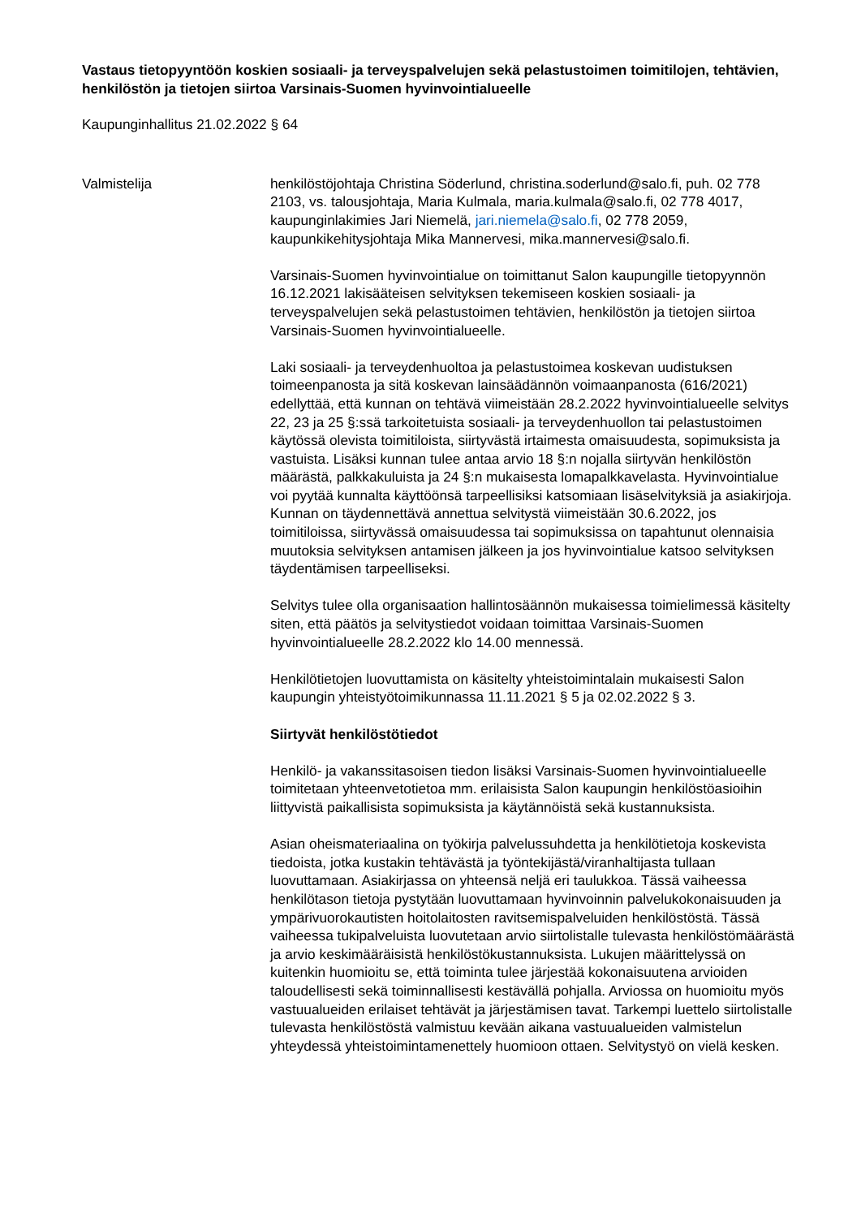Vastaus tietopyyntöön koskien sosiaali- ja terveyspalvelujen sekä pelastustoimen toimitilojen, tehtävien, henkilöstön ja tietojen siirtoa Varsinais-Suomen hyvinvointialueelle
Kaupunginhallitus 21.02.2022 § 64
Valmistelija henkilöstöjohtaja Christina Söderlund, christina.soderlund@salo.fi, puh. 02 778 2103, vs. talousjohtaja, Maria Kulmala, maria.kulmala@salo.fi, 02 778 4017, kaupunginlakimies Jari Niemelä, jari.niemela@salo.fi, 02 778 2059, kaupunkikehitysjohtaja Mika Mannervesi, mika.mannervesi@salo.fi.
Varsinais-Suomen hyvinvointialue on toimittanut Salon kaupungille tietopyynnön 16.12.2021 lakisääteisen selvityksen tekemiseen koskien sosiaali- ja terveyspalvelujen sekä pelastustoimen tehtävien, henkilöstön ja tietojen siirtoa Varsinais-Suomen hyvinvointialueelle.
Laki sosiaali- ja terveydenhuoltoa ja pelastustoimea koskevan uudistuksen toimeenpanosta ja sitä koskevan lainsäädännön voimaanpanosta (616/2021) edellyttää, että kunnan on tehtävä viimeistään 28.2.2022 hyvinvointialueelle selvitys 22, 23 ja 25 §:ssä tarkoitetuista sosiaali- ja terveydenhuollon tai pelastustoimen käytössä olevista toimitiloista, siirtyvästä irtaimesta omaisuudesta, sopimuksista ja vastuista. Lisäksi kunnan tulee antaa arvio 18 §:n nojalla siirtyvän henkilöstön määrästä, palkkakuluista ja 24 §:n mukaisesta lomapalkkavelasta. Hyvinvointialue voi pyytää kunnalta käyttöönsä tarpeellisiksi katsomiaan lisäselvityksiä ja asiakirjoja. Kunnan on täydennettävä annettua selvitystä viimeistään 30.6.2022, jos toimitiloissa, siirtyvässä omaisuudessa tai sopimuksissa on tapahtunut olennaisia muutoksia selvityksen antamisen jälkeen ja jos hyvinvointialue katsoo selvityksen täydentämisen tarpeelliseksi.
Selvitys tulee olla organisaation hallintosäännön mukaisessa toimielimessä käsitelty siten, että päätös ja selvitystiedot voidaan toimittaa Varsinais-Suomen hyvinvointialueelle 28.2.2022 klo 14.00 mennessä.
Henkilötietojen luovuttamista on käsitelty yhteistoimintalain mukaisesti Salon kaupungin yhteistyötoimikunnassa 11.11.2021 § 5 ja 02.02.2022 § 3.
Siirtyvät henkilöstötiedot
Henkilö- ja vakanssitasoisen tiedon lisäksi Varsinais-Suomen hyvinvointialueelle toimitetaan yhteenvetotietoa mm. erilaisista Salon kaupungin henkilöstöasioihin liittyvistä paikallisista sopimuksista ja käytännöistä sekä kustannuksista.
Asian oheismateriaalina on työkirja palvelussuhdetta ja henkilötietoja koskevista tiedoista, jotka kustakin tehtävästä ja työntekijästä/viranhaltijasta tullaan luovuttamaan. Asiakirjassa on yhteensä neljä eri taulukkoa. Tässä vaiheessa henkilötason tietoja pystytään luovuttamaan hyvinvoinnin palvelukokonaisuuden ja ympärivuorokautisten hoitolaitosten ravitsemispalveluiden henkilöstöstä. Tässä vaiheessa tukipalveluista luovutetaan arvio siirtolistalle tulevasta henkilöstömäärästä ja arvio keskimääräisistä henkilöstökustannuksista. Lukujen määrittelyssä on kuitenkin huomioitu se, että toiminta tulee järjestää kokonaisuutena arvioiden taloudellisesti sekä toiminnallisesti kestävällä pohjalla. Arviossa on huomioitu myös vastuualueiden erilaiset tehtävät ja järjestämisen tavat. Tarkempi luettelo siirtolistalle tulevasta henkilöstöstä valmistuu kevään aikana vastuualueiden valmistelun yhteydessä yhteistoimintamenettely huomioon ottaen. Selvitystyö on vielä kesken.